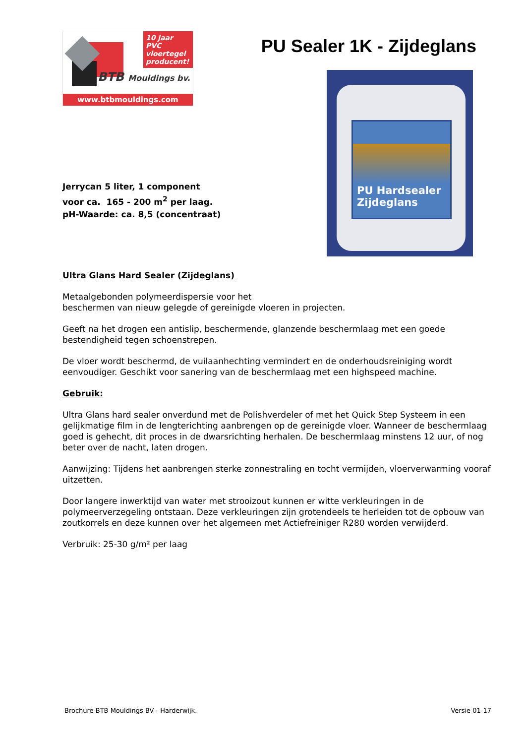10 jaar PVC vloertegel producent!
BTB Mouldings bv.
www.btbmouldings.com
PU Sealer 1K - Zijdeglans
PU Hardsealer Zijdeglans
Jerrycan 5 liter, 1 component
voor ca. 165 - 200 m<sup>2</sup> per laag.
pH-Waarde: ca. 8,5 (concentraat)
Ultra Glans Hard Sealer (Zijdeglans)
Metaalgebonden polymeerdispersie voor het
beschermen van nieuw gelegde of gereinigde vloeren in projecten.
Geeft na het drogen een antislip, beschermende, glanzende beschermlaag met een goede bestendigheid tegen schoenstrepen.
De vloer wordt beschermd, de vuilaanhechting vermindert en de onderhoudsreiniging wordt eenvoudiger. Geschikt voor sanering van de beschermlaag met een highspeed machine.
Gebruik:
Ultra Glans hard sealer onverdund met de Polishverdeler of met het Quick Step Systeem in een gelijkmatige film in de lengterichting aanbrengen op de gereinigde vloer. Wanneer de beschermlaag goed is gehecht, dit proces in de dwarsrichting herhalen. De beschermlaag minstens 12 uur, of nog beter over de nacht, laten drogen.
Aanwijzing: Tijdens het aanbrengen sterke zonnestraling en tocht vermijden, vloerverwarming vooraf uitzetten.
Door langere inwerktijd van water met strooizout kunnen er witte verkleuringen in de polymeerverzegeling ontstaan. Deze verkleuringen zijn grotendeels te herleiden tot de opbouw van zoutkorrels en deze kunnen over het algemeen met Actiefreiniger R280 worden verwijderd.
Verbruik: 25-30 g/m² per laag
Brochure BTB Mouldings BV - Harderwijk. Versie 01-17